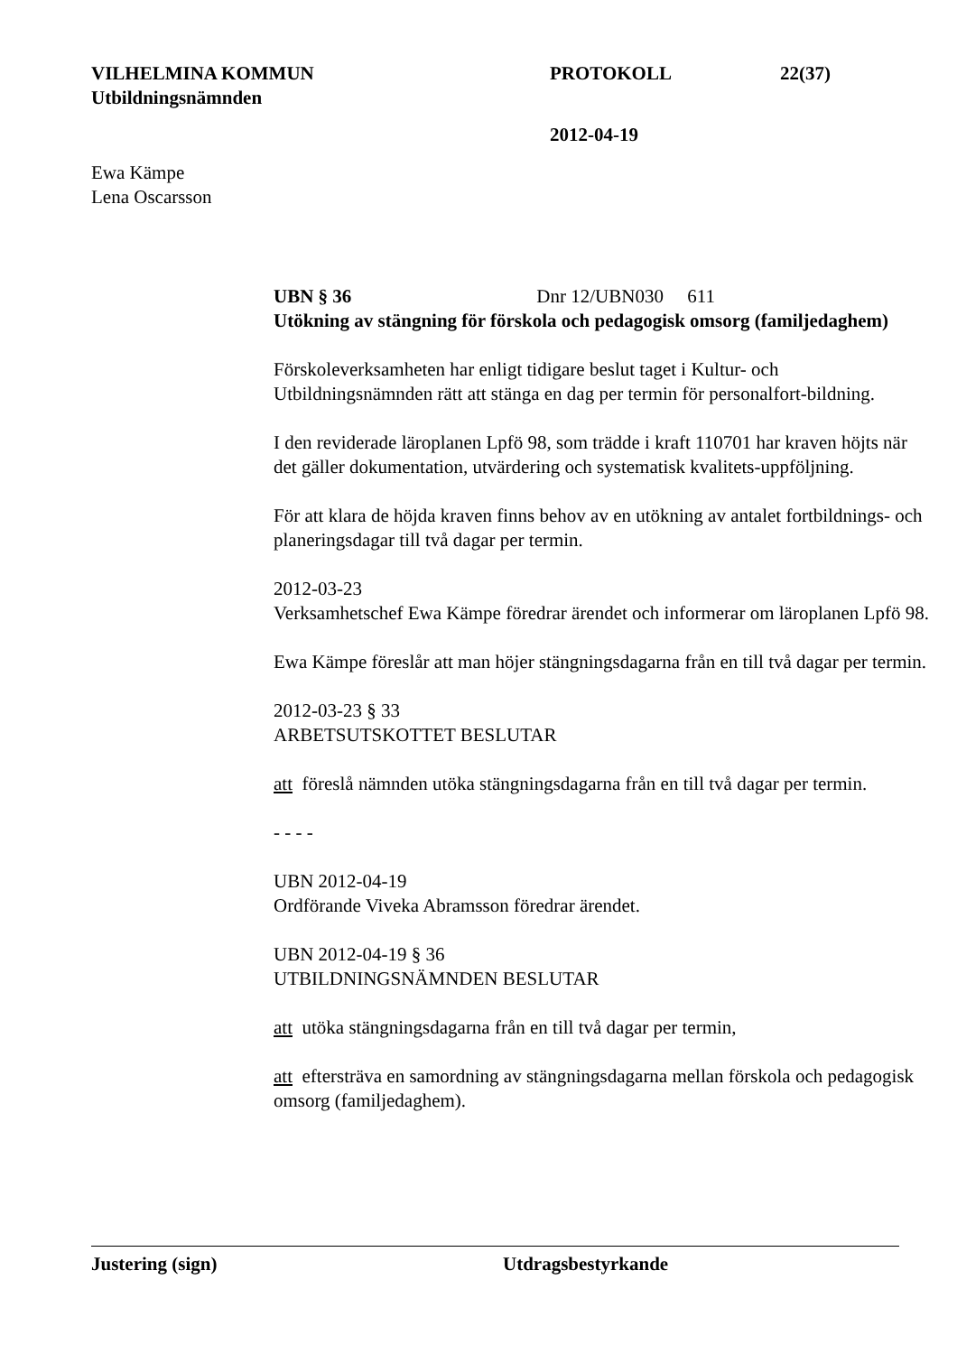VILHELMINA KOMMUN PROTOKOLL 22(37)
Utbildningsnämnden
2012-04-19
Ewa Kämpe
Lena Oscarsson
UBN § 36 Dnr 12/UBN030 611
Utökning av stängning för förskola och pedagogisk omsorg (familjedaghem)
Förskoleverksamheten har enligt tidigare beslut taget i Kultur- och Utbildningsnämnden rätt att stänga en dag per termin för personalfort-bildning.
I den reviderade läroplanen Lpfö 98, som trädde i kraft 110701 har kraven höjts när det gäller dokumentation, utvärdering och systematisk kvalitets-uppföljning.
För att klara de höjda kraven finns behov av en utökning av antalet fortbildnings- och planeringsdagar till två dagar per termin.
2012-03-23
Verksamhetschef Ewa Kämpe föredrar ärendet och informerar om läroplanen Lpfö 98.
Ewa Kämpe föreslår att man höjer stängningsdagarna från en till två dagar per termin.
2012-03-23 § 33
ARBETSUTSKOTTET BESLUTAR
att föreslå nämnden utöka stängningsdagarna från en till två dagar per termin.
- - - -
UBN 2012-04-19
Ordförande Viveka Abramsson föredrar ärendet.
UBN 2012-04-19 § 36
UTBILDNINGSNÄMNDEN BESLUTAR
att utöka stängningsdagarna från en till två dagar per termin,
att eftersträva en samordning av stängningsdagarna mellan förskola och pedagogisk omsorg (familjedaghem).
Justering (sign) Utdragsbestyrkande